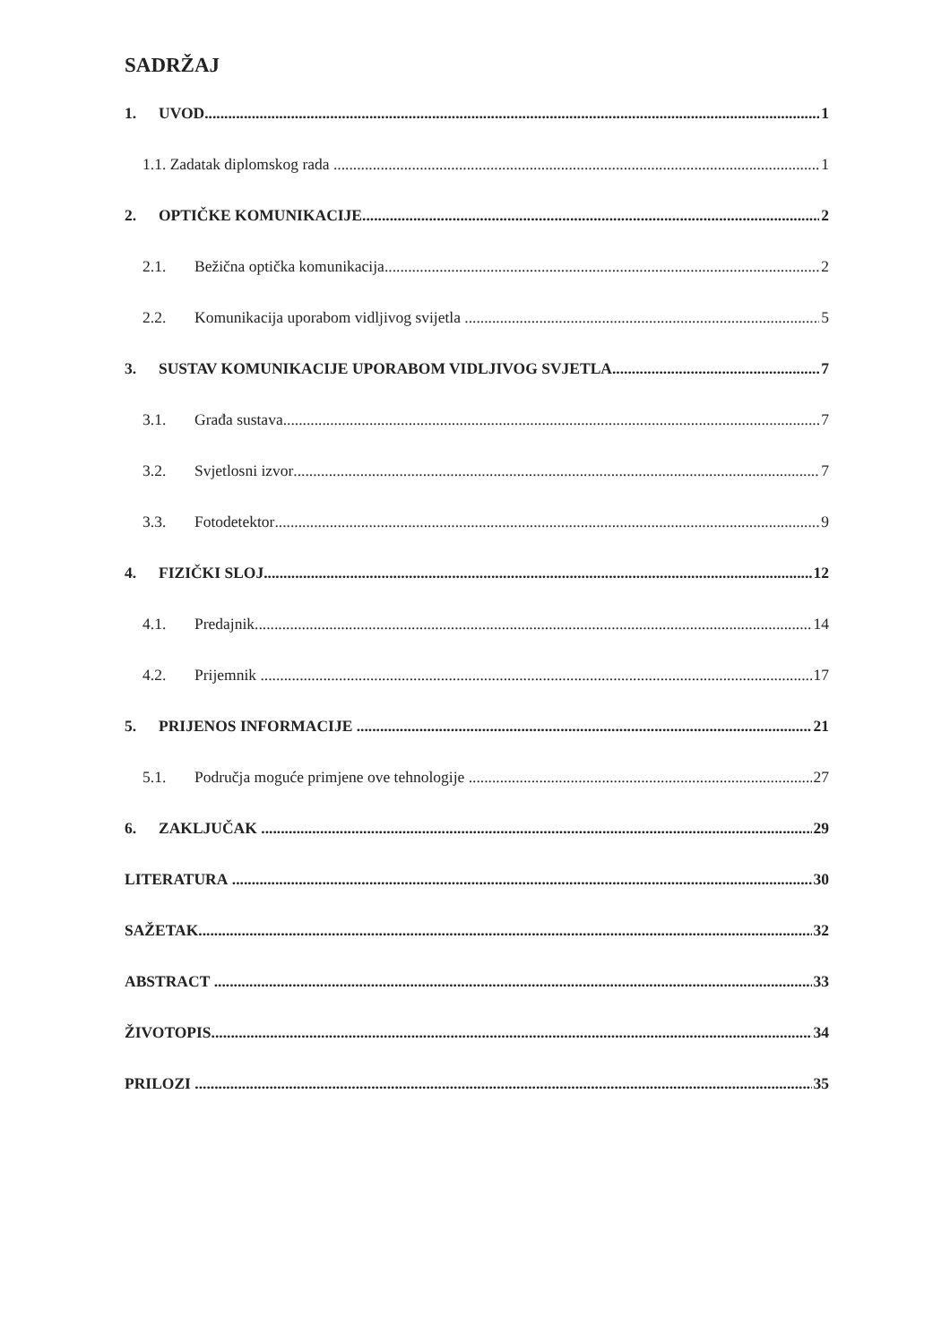SADRŽAJ
1. UVOD 1
1.1. Zadatak diplomskog rada 1
2. OPTIČKE KOMUNIKACIJE 2
2.1. Bežična optička komunikacija 2
2.2. Komunikacija uporabom vidljivog svijetla 5
3. SUSTAV KOMUNIKACIJE UPORABOM VIDLJIVOG SVJETLA 7
3.1. Građa sustava 7
3.2. Svjetlosni izvor 7
3.3. Fotodetektor 9
4. FIZIČKI SLOJ 12
4.1. Predajnik 14
4.2. Prijemnik 17
5. PRIJENOS INFORMACIJE 21
5.1. Područja moguće primjene ove tehnologije 27
6. ZAKLJUČAK 29
LITERATURA 30
SAŽETAK 32
ABSTRACT 33
ŽIVOTOPIS 34
PRILOZI 35